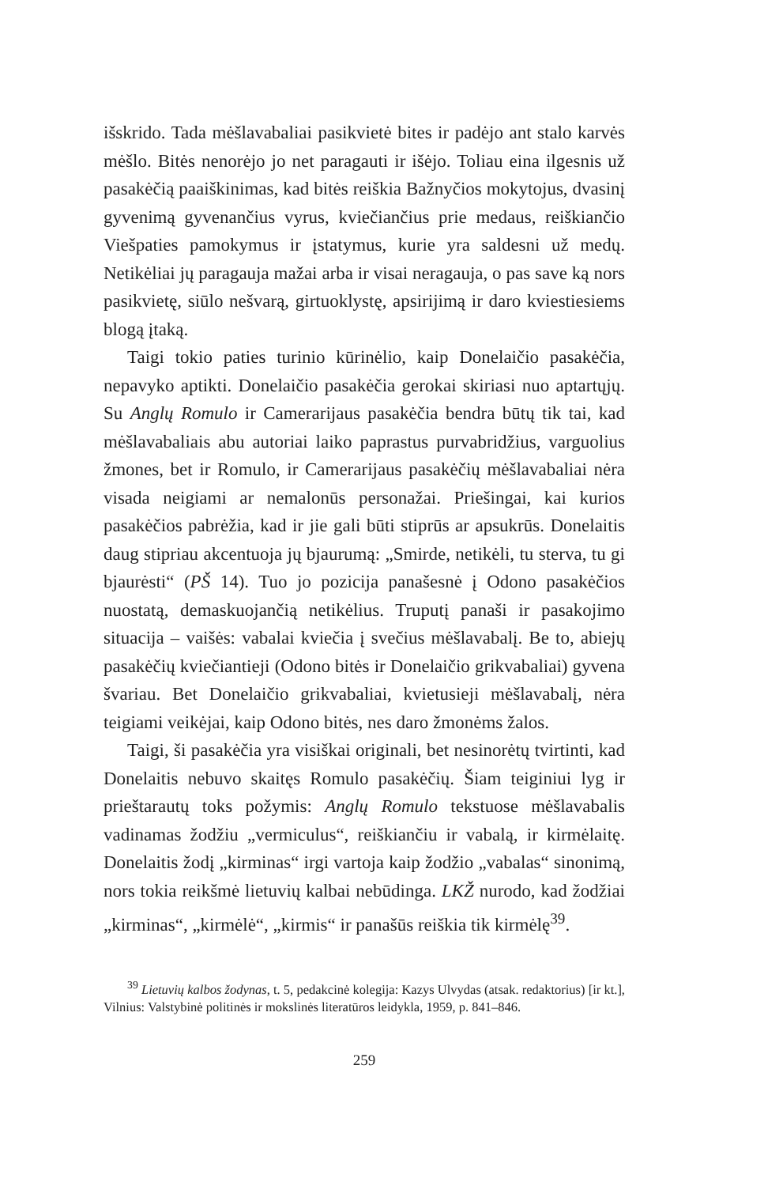išskrido. Tada mėšlavabaliai pasikvietė bites ir padėjo ant stalo karvės mėšlo. Bitės nenorėjo jo net paragauti ir išėjo. Toliau eina ilgesnis už pasakėčią paaiškinimas, kad bitės reiškia Bažnyčios mokytojus, dvasinį gyvenimą gyvenančius vyrus, kviečiančius prie medaus, reiškiančio Viešpaties pamokymus ir įstatymus, kurie yra saldesni už medų. Netikėliai jų paragauja mažai arba ir visai neragauja, o pas save ką nors pasikvietę, siūlo nešvarą, girtuoklystę, apsirijimą ir daro kviestiesiems blogą įtaką.
Taigi tokio paties turinio kūrinėlio, kaip Donelaičio pasakėčia, nepavyko aptikti. Donelaičio pasakėčia gerokai skiriasi nuo aptartųjų. Su Anglų Romulo ir Camerarijaus pasakėčia bendra būtų tik tai, kad mėšlavabaliais abu autoriai laiko paprastus purvabridžius, varguolius žmones, bet ir Romulo, ir Camerarijaus pasakėčių mėšlavabaliai nėra visada neigiami ar nemalonūs personažai. Priešingai, kai kurios pasakėčios pabrėžia, kad ir jie gali būti stiprūs ar apsukrūs. Donelaitis daug stipriau akcentuoja jų bjaurumą: „Smirde, netikėli, tu sterva, tu gi bjaurėsti“ (PŠ 14). Tuo jo pozicija panašesnė į Odono pasakėčios nuostatą, demaskuojančią netikėlius. Truputį panaši ir pasakojimo situacija – vaišės: vabalai kviečia į svečius mėšlavabalį. Be to, abiejų pasakėčių kviečiantieji (Odono bitės ir Donelaičio grikvabaliai) gyvena švariau. Bet Donelaičio grikvabaliai, kvietusieji mėšlavabalį, nėra teigiami veikėjai, kaip Odono bitės, nes daro žmonėms žalos.
Taigi, ši pasakėčia yra visiškai originali, bet nesinorėtų tvirtinti, kad Donelaitis nebuvo skaitęs Romulo pasakėčių. Šiam teiginiui lyg ir prieštarautų toks požymis: Anglų Romulo tekstuose mėšlavabalis vadinamas žodžiu „vermiculus“, reiškiančiu ir vabalą, ir kirmėlaitę. Donelaitis žodį „kirminas“ irgi vartoja kaip žodžio „vabalas“ sinonimą, nors tokia reikšmė lietuvių kalbai nebūdinga. LKŽ nurodo, kad žodžiai „kirminas“, „kirmėlė“, „kirmis“ ir panašūs reiškia tik kirmėlę<sup>39</sup>.
<sup>39</sup> Lietuvių kalbos žodynas, t. 5, pedakcinė kolegija: Kazys Ulvydas (atsak. redaktorius) [ir kt.], Vilnius: Valstybinė politinės ir mokslinės literatūros leidykla, 1959, p. 841–846.
259